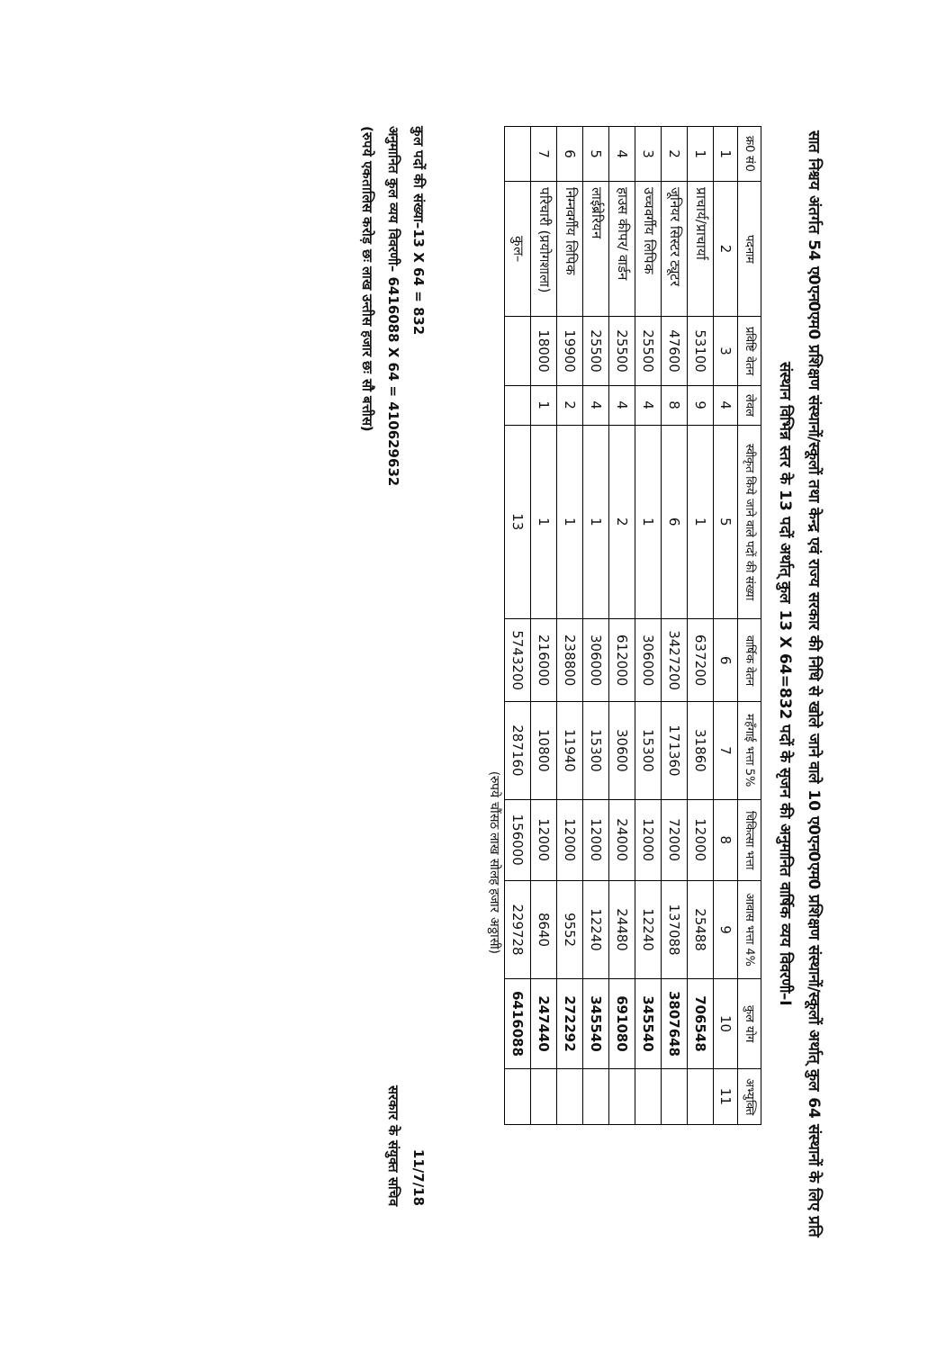सात निश्चय अंतर्गत 54 ए0एन0एम0 प्रशिक्षण संस्थानों/स्कूलों तथा केन्द्र एवं राज्य सरकार की निधि से खोले जाने वाले 10 ए0एन0एम0 प्रशिक्षण संस्थानों/स्कूलों अर्थात् कुल 64 संस्थानों के लिए प्रति संस्थान विभिन्न स्तर के 13 पदों अर्थात् कुल 13 X 64=832 पदों के सृजन की अनुमानित वार्षिक व्यय विवरणी–I
| क्र0 सं0 | पदनाम | प्रविष्टि वेतन | लेवल | स्वीकृत किये जाने वाले पदों की संख्या | वार्षिक वेतन | महँगाई भत्ता 5% | चिकित्सा भत्ता | आवास भत्ता 4% | कुल योग | अभ्युक्ति |
| --- | --- | --- | --- | --- | --- | --- | --- | --- | --- | --- |
| 1 | 2 | 3 | 4 | 5 | 6 | 7 | 8 | 9 | 10 | 11 |
| 1 | प्राचार्य/प्राचार्या | 53100 | 9 | 1 | 637200 | 31860 | 12000 | 25488 | 706548 | |
| 2 | जूनियर सिस्टर ट्यूटर | 47600 | 8 | 6 | 3427200 | 171360 | 72000 | 137088 | 3807648 | |
| 3 | उच्चवर्गीय लिपिक | 25500 | 4 | 1 | 306000 | 15300 | 12000 | 12240 | 345540 | |
| 4 | हाउस कीपर/ वार्डन | 25500 | 4 | 2 | 612000 | 30600 | 24000 | 24480 | 691080 | |
| 5 | लाईब्रेरियन | 25500 | 4 | 1 | 306000 | 15300 | 12000 | 12240 | 345540 | |
| 6 | निम्नवर्गीय लिपिक | 19900 | 2 | 1 | 238800 | 11940 | 12000 | 9552 | 272292 | |
| 7 | परिचारी (प्रयोगशाला) | 18000 | 1 | 1 | 216000 | 10800 | 12000 | 8640 | 247440 | |
| | कुल– | | | 13 | 5743200 | 287160 | 156000 | 229728 | 6416088 | |
(रुपये चौंसठ लाख सोलह हजार अठ्ठासी)
कुल पदों की संख्या–13 X 64 = 832
अनुमानित कुल व्यय विवरणी– 6416088 X 64 = 410629632
(रुपये एकतालिस करोड़ छः लाख उन्तीस हजार छः सौ बत्तीस)
11/7/18
सरकार के संयुक्त सचिव